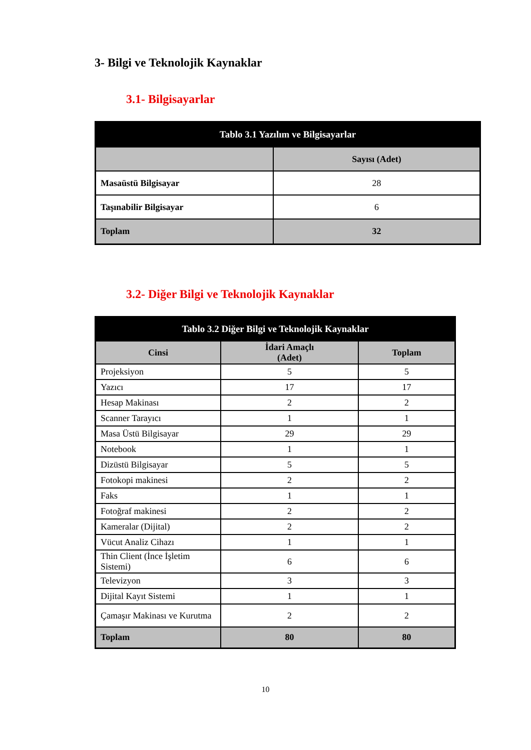3- Bilgi ve Teknolojik Kaynaklar
3.1- Bilgisayarlar
| Tablo 3.1 Yazılım ve Bilgisayarlar | |
| --- | --- |
| | Sayısı (Adet) |
| Masaüstü Bilgisayar | 28 |
| Taşınabilir Bilgisayar | 6 |
| Toplam | 32 |
3.2- Diğer Bilgi ve Teknolojik Kaynaklar
| Tablo 3.2 Diğer Bilgi ve Teknolojik Kaynaklar | | |
| --- | --- | --- |
| Cinsi | İdari Amaçlı (Adet) | Toplam |
| Projeksiyon | 5 | 5 |
| Yazıcı | 17 | 17 |
| Hesap Makinası | 2 | 2 |
| Scanner Tarayıcı | 1 | 1 |
| Masa Üstü Bilgisayar | 29 | 29 |
| Notebook | 1 | 1 |
| Dizüstü Bilgisayar | 5 | 5 |
| Fotokopi makinesi | 2 | 2 |
| Faks | 1 | 1 |
| Fotoğraf makinesi | 2 | 2 |
| Kameralar (Dijital) | 2 | 2 |
| Vücut Analiz Cihazı | 1 | 1 |
| Thin Client (İnce İşletim Sistemi) | 6 | 6 |
| Televizyon | 3 | 3 |
| Dijital Kayıt Sistemi | 1 | 1 |
| Çamaşır Makinası ve Kurutma | 2 | 2 |
| Toplam | 80 | 80 |
10